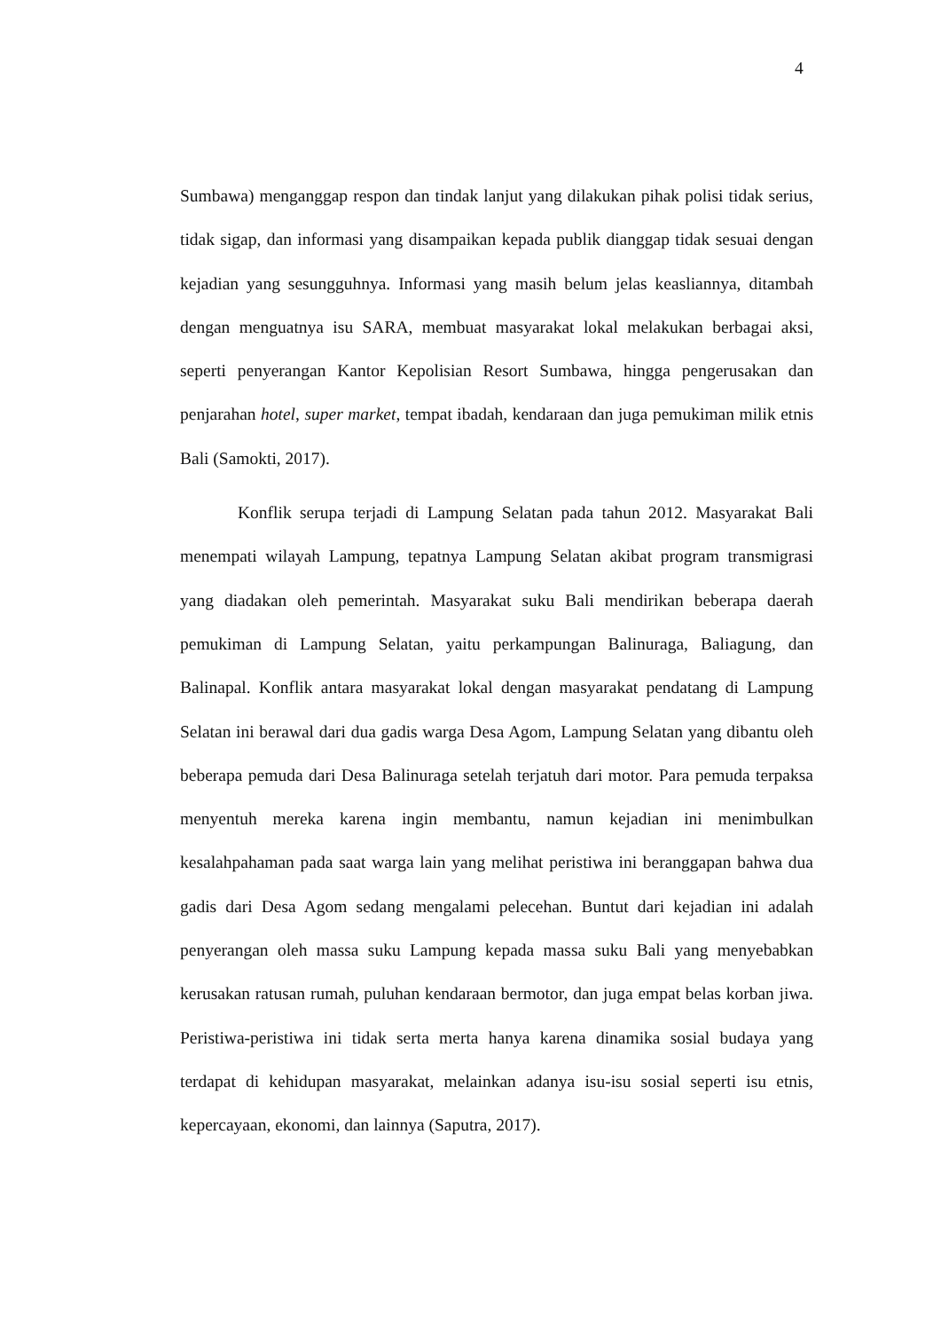4
Sumbawa) menganggap respon dan tindak lanjut yang dilakukan pihak polisi tidak serius, tidak sigap, dan informasi yang disampaikan kepada publik dianggap tidak sesuai dengan kejadian yang sesungguhnya. Informasi yang masih belum jelas keasliannya, ditambah dengan menguatnya isu SARA, membuat masyarakat lokal melakukan berbagai aksi, seperti penyerangan Kantor Kepolisian Resort Sumbawa, hingga pengerusakan dan penjarahan hotel, super market, tempat ibadah, kendaraan dan juga pemukiman milik etnis Bali (Samokti, 2017).
Konflik serupa terjadi di Lampung Selatan pada tahun 2012. Masyarakat Bali menempati wilayah Lampung, tepatnya Lampung Selatan akibat program transmigrasi yang diadakan oleh pemerintah. Masyarakat suku Bali mendirikan beberapa daerah pemukiman di Lampung Selatan, yaitu perkampungan Balinuraga, Baliagung, dan Balinapal. Konflik antara masyarakat lokal dengan masyarakat pendatang di Lampung Selatan ini berawal dari dua gadis warga Desa Agom, Lampung Selatan yang dibantu oleh beberapa pemuda dari Desa Balinuraga setelah terjatuh dari motor. Para pemuda terpaksa menyentuh mereka karena ingin membantu, namun kejadian ini menimbulkan kesalahpahaman pada saat warga lain yang melihat peristiwa ini beranggapan bahwa dua gadis dari Desa Agom sedang mengalami pelecehan. Buntut dari kejadian ini adalah penyerangan oleh massa suku Lampung kepada massa suku Bali yang menyebabkan kerusakan ratusan rumah, puluhan kendaraan bermotor, dan juga empat belas korban jiwa. Peristiwa-peristiwa ini tidak serta merta hanya karena dinamika sosial budaya yang terdapat di kehidupan masyarakat, melainkan adanya isu-isu sosial seperti isu etnis, kepercayaan, ekonomi, dan lainnya (Saputra, 2017).